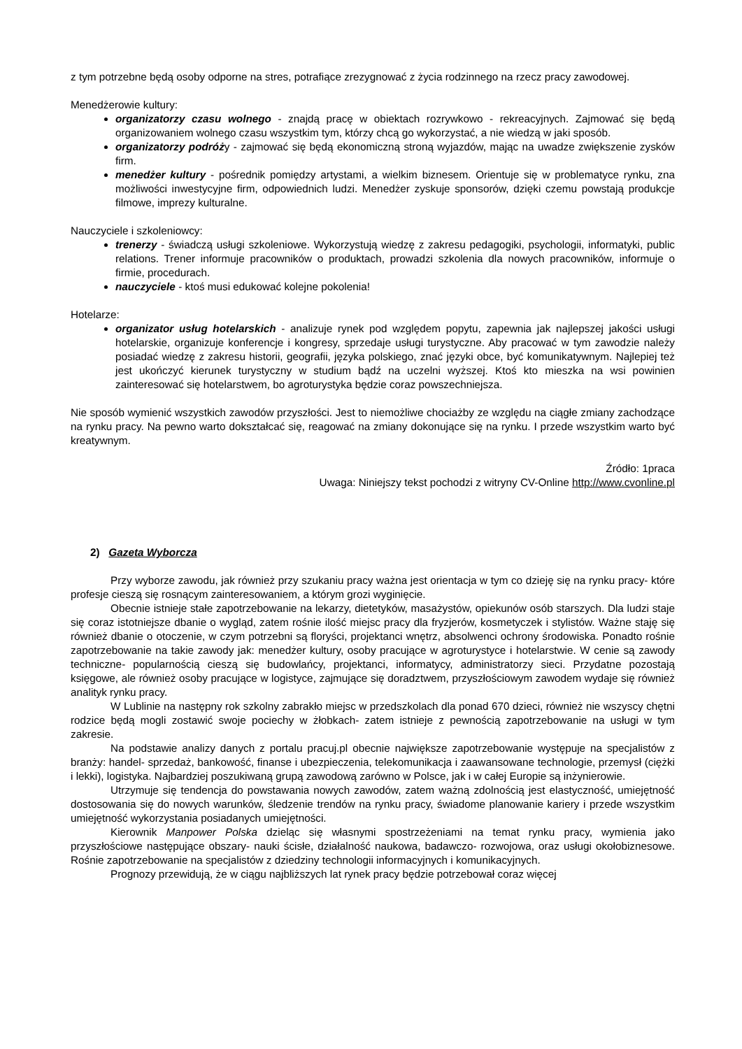z tym potrzebne będą osoby odporne na stres, potrafiące zrezygnować z życia rodzinnego na rzecz pracy zawodowej.
Menedżerowie kultury:
organizatorzy czasu wolnego - znajdą pracę w obiektach rozrywkowo - rekreacyjnych. Zajmować się będą organizowaniem wolnego czasu wszystkim tym, którzy chcą go wykorzystać, a nie wiedzą w jaki sposób.
organizatorzy podróży - zajmować się będą ekonomiczną stroną wyjazdów, mając na uwadze zwiększenie zysków firm.
menedżer kultury - pośrednik pomiędzy artystami, a wielkim biznesem. Orientuje się w problematyce rynku, zna możliwości inwestycyjne firm, odpowiednich ludzi. Menedżer zyskuje sponsorów, dzięki czemu powstają produkcje filmowe, imprezy kulturalne.
Nauczyciele i szkoleniowcy:
trenerzy - świadczą usługi szkoleniowe. Wykorzystują wiedzę z zakresu pedagogiki, psychologii, informatyki, public relations. Trener informuje pracowników o produktach, prowadzi szkolenia dla nowych pracowników, informuje o firmie, procedurach.
nauczyciele - ktoś musi edukować kolejne pokolenia!
Hotelarze:
organizator usług hotelarskich - analizuje rynek pod względem popytu, zapewnia jak najlepszej jakości usługi hotelarskie, organizuje konferencje i kongresy, sprzedaje usługi turystyczne. Aby pracować w tym zawodzie należy posiadać wiedzę z zakresu historii, geografii, języka polskiego, znać języki obce, być komunikatywnym. Najlepiej też jest ukończyć kierunek turystyczny w studium bądź na uczelni wyższej. Ktoś kto mieszka na wsi powinien zainteresować się hotelarstwem, bo agroturystyka będzie coraz powszechniejsza.
Nie sposób wymienić wszystkich zawodów przyszłości. Jest to niemożliwe chociażby ze względu na ciągłe zmiany zachodzące na rynku pracy. Na pewno warto dokształcać się, reagować na zmiany dokonujące się na rynku. I przede wszystkim warto być kreatywnym.
Źródło: 1praca
Uwaga: Niniejszy tekst pochodzi z witryny CV-Online http://www.cvonline.pl
2) Gazeta Wyborcza
Przy wyborze zawodu, jak również przy szukaniu pracy ważna jest orientacja w tym co dzieję się na rynku pracy- które profesje cieszą się rosnącym zainteresowaniem, a którym grozi wyginięcie.
Obecnie istnieje stałe zapotrzebowanie na lekarzy, dietetyków, masażystów, opiekunów osób starszych. Dla ludzi staje się coraz istotniejsze dbanie o wygląd, zatem rośnie ilość miejsc pracy dla fryzjerów, kosmetyczek i stylistów. Ważne staję się również dbanie o otoczenie, w czym potrzebni są floryści, projektanci wnętrz, absolwenci ochrony środowiska. Ponadto rośnie zapotrzebowanie na takie zawody jak: menedżer kultury, osoby pracujące w agroturystyce i hotelarstwie. W cenie są zawody techniczne- popularnością cieszą się budowlańcy, projektanci, informatycy, administratorzy sieci. Przydatne pozostają księgowe, ale również osoby pracujące w logistyce, zajmujące się doradztwem, przyszłościowym zawodem wydaje się również analityk rynku pracy.
W Lublinie na następny rok szkolny zabrakło miejsc w przedszkolach dla ponad 670 dzieci, również nie wszyscy chętni rodzice będą mogli zostawić swoje pociechy w żłobkach- zatem istnieje z pewnością zapotrzebowanie na usługi w tym zakresie.
Na podstawie analizy danych z portalu pracuj.pl obecnie największe zapotrzebowanie występuje na specjalistów z branży: handel- sprzedaż, bankowość, finanse i ubezpieczenia, telekomunikacja i zaawansowane technologie, przemysł (ciężki i lekki), logistyka. Najbardziej poszukiwaną grupą zawodową zarówno w Polsce, jak i w całej Europie są inżynierowie.
Utrzymuje się tendencja do powstawania nowych zawodów, zatem ważną zdolnością jest elastyczność, umiejętność dostosowania się do nowych warunków, śledzenie trendów na rynku pracy, świadome planowanie kariery i przede wszystkim umiejętność wykorzystania posiadanych umiejętności.
Kierownik Manpower Polska dzieląc się własnymi spostrzeżeniami na temat rynku pracy, wymienia jako przyszłościowe następujące obszary- nauki ścisłe, działalność naukowa, badawczo- rozwojowa, oraz usługi okołobiznesowe. Rośnie zapotrzebowanie na specjalistów z dziedziny technologii informacyjnych i komunikacyjnych.
Prognozy przewidują, że w ciągu najbliższych lat rynek pracy będzie potrzebował coraz więcej